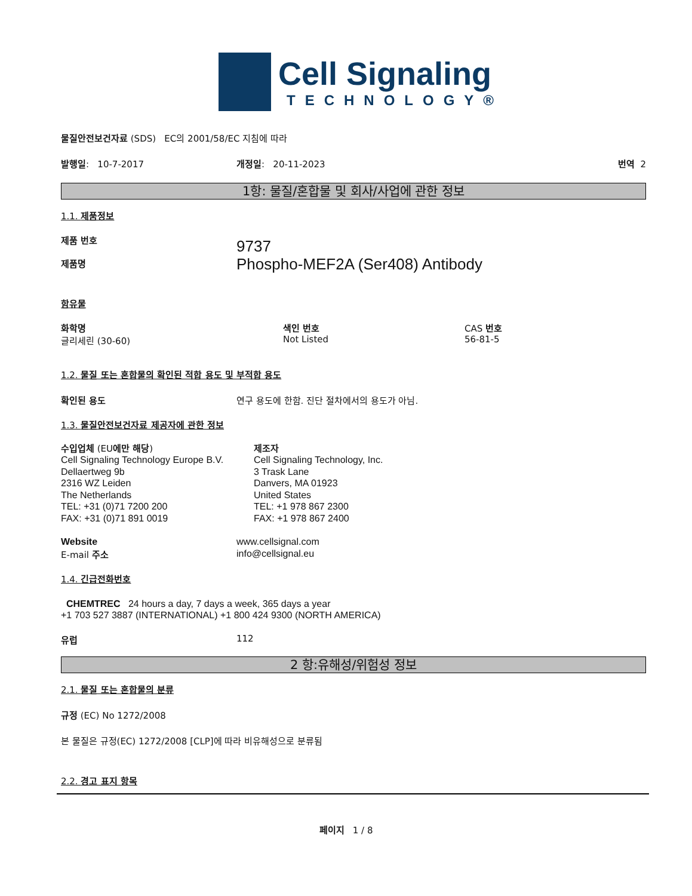Cell Signaling
TECHNOLOGY®
물질안전보건자료 (SDS) EC의 2001/58/EC 지침에 따라
발행일: 10-7-2017 개정일: 20-11-2023 번역 2
1항: 물질/혼합물 및 회사/사업에 관한 정보
1.1. 제품정보
제품 번호
제품명
9737
Phospho-MEF2A (Ser408) Antibody
함유물
화학명
글리세린 (30-60)
색인 번호
Not Listed
CAS 번호
56-81-5
1.2. 물질 또는 혼합물의 확인된 적합 용도 및 부적합 용도
확인된 용도 연구 용도에 한함. 진단 절차에서의 용도가 아님.
1.3. 물질안전보건자료 제공자에 관한 정보
수입업체 (EU에만 해당)
Cell Signaling Technology Europe B.V.
Dellaertweg 9b
2316 WZ Leiden
The Netherlands
TEL: +31 (0)71 7200 200
FAX: +31 (0)71 891 0019
제조자
Cell Signaling Technology, Inc.
3 Trask Lane
Danvers, MA 01923
United States
TEL: +1 978 867 2300
FAX: +1 978 867 2400
Website
E-mail 주소
www.cellsignal.com
info@cellsignal.eu
1.4. 긴급전화번호
CHEMTREC 24 hours a day, 7 days a week, 365 days a year
+1 703 527 3887 (INTERNATIONAL) +1 800 424 9300 (NORTH AMERICA)
유럽 112
2 항:유해성/위험성 정보
2.1. 물질 또는 혼합물의 분류
규정 (EC) No 1272/2008
본 물질은 규정(EC) 1272/2008 [CLP]에 따라 비유해성으로 분류됨
2.2. 경고 표지 항목
페이지 1 / 8